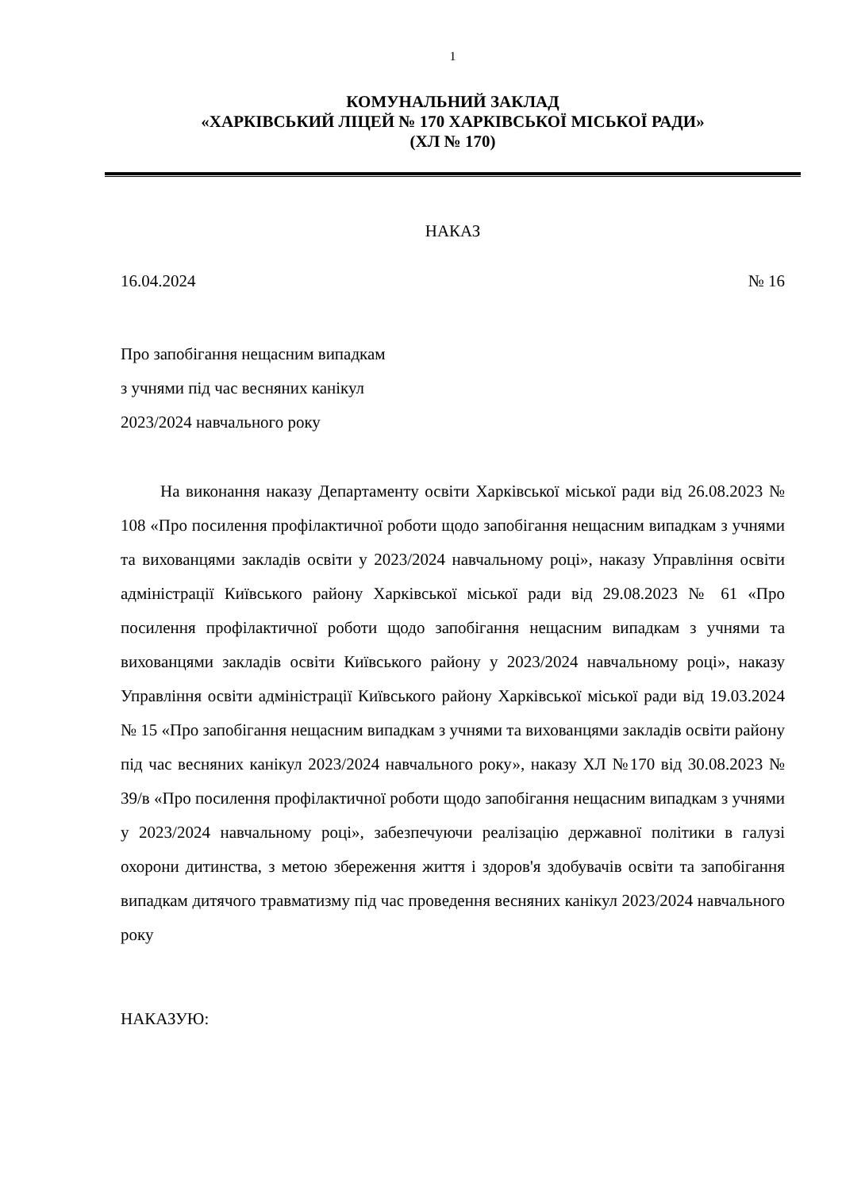1
КОМУНАЛЬНИЙ ЗАКЛАД
«ХАРКІВСЬКИЙ ЛІЦЕЙ № 170 ХАРКІВСЬКОЇ МІСЬКОЇ РАДИ»
(ХЛ № 170)
НАКАЗ
16.04.2024 № 16
Про запобігання нещасним випадкам
з учнями під час весняних канікул
2023/2024 навчального року
На виконання наказу Департаменту освіти Харківської міської ради від 26.08.2023 № 108 «Про посилення профілактичної роботи щодо запобігання нещасним випадкам з учнями та вихованцями закладів освіти у 2023/2024 навчальному році», наказу Управління освіти адміністрації Київського району Харківської міської ради від 29.08.2023 № 61 «Про посилення профілактичної роботи щодо запобігання нещасним випадкам з учнями та вихованцями закладів освіти Київського району у 2023/2024 навчальному році», наказу Управління освіти адміністрації Київського району Харківської міської ради від 19.03.2024 № 15 «Про запобігання нещасним випадкам з учнями та вихованцями закладів освіти району під час весняних канікул 2023/2024 навчального року», наказу ХЛ №170 від 30.08.2023 № 39/в «Про посилення профілактичної роботи щодо запобігання нещасним випадкам з учнями у 2023/2024 навчальному році», забезпечуючи реалізацію державної політики в галузі охорони дитинства, з метою збереження життя і здоров'я здобувачів освіти та запобігання випадкам дитячого травматизму під час проведення весняних канікул 2023/2024 навчального року
НАКАЗУЮ: